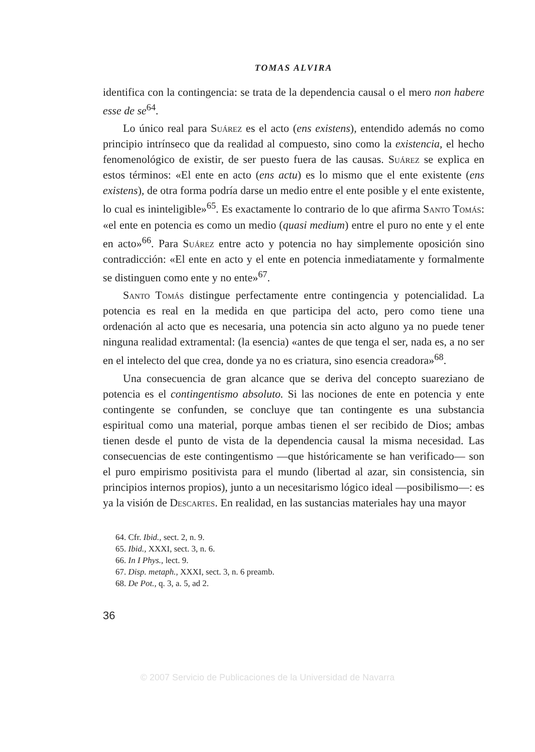TOMAS ALVIRA
identifica con la contingencia: se trata de la dependencia causal o el mero non habere esse de se<sup>64</sup>.
Lo único real para Suárez es el acto (ens existens), entendido además no como principio intrínseco que da realidad al compuesto, sino como la existencia, el hecho fenomenológico de existir, de ser puesto fuera de las causas. Suárez se explica en estos términos: «El ente en acto (ens actu) es lo mismo que el ente existente (ens existens), de otra forma podría darse un medio entre el ente posible y el ente existente, lo cual es ininteligible»<sup>65</sup>. Es exactamente lo contrario de lo que afirma Santo Tomás: «el ente en potencia es como un medio (quasi medium) entre el puro no ente y el ente en acto»<sup>66</sup>. Para Suárez entre acto y potencia no hay simplemente oposición sino contradicción: «El ente en acto y el ente en potencia inmediatamente y formalmente se distinguen como ente y no ente»<sup>67</sup>.
Santo Tomás distingue perfectamente entre contingencia y potencialidad. La potencia es real en la medida en que participa del acto, pero como tiene una ordenación al acto que es necesaria, una potencia sin acto alguno ya no puede tener ninguna realidad extramental: (la esencia) «antes de que tenga el ser, nada es, a no ser en el intelecto del que crea, donde ya no es criatura, sino esencia creadora»<sup>68</sup>.
Una consecuencia de gran alcance que se deriva del concepto suareziano de potencia es el contingentismo absoluto. Si las nociones de ente en potencia y ente contingente se confunden, se concluye que tan contingente es una substancia espiritual como una material, porque ambas tienen el ser recibido de Dios; ambas tienen desde el punto de vista de la dependencia causal la misma necesidad. Las consecuencias de este contingentismo —que históricamente se han verificado— son el puro empirismo positivista para el mundo (libertad al azar, sin consistencia, sin principios internos propios), junto a un necesitarismo lógico ideal —posibilismo—: es ya la visión de Descartes. En realidad, en las sustancias materiales hay una mayor
64. Cfr. Ibid., sect. 2, n. 9.
65. Ibid., XXXI, sect. 3, n. 6.
66. In I Phys., lect. 9.
67. Disp. metaph., XXXI, sect. 3, n. 6 preamb.
68. De Pot., q. 3, a. 5, ad 2.
36
© 2007 Servicio de Publicaciones de la Universidad de Navarra